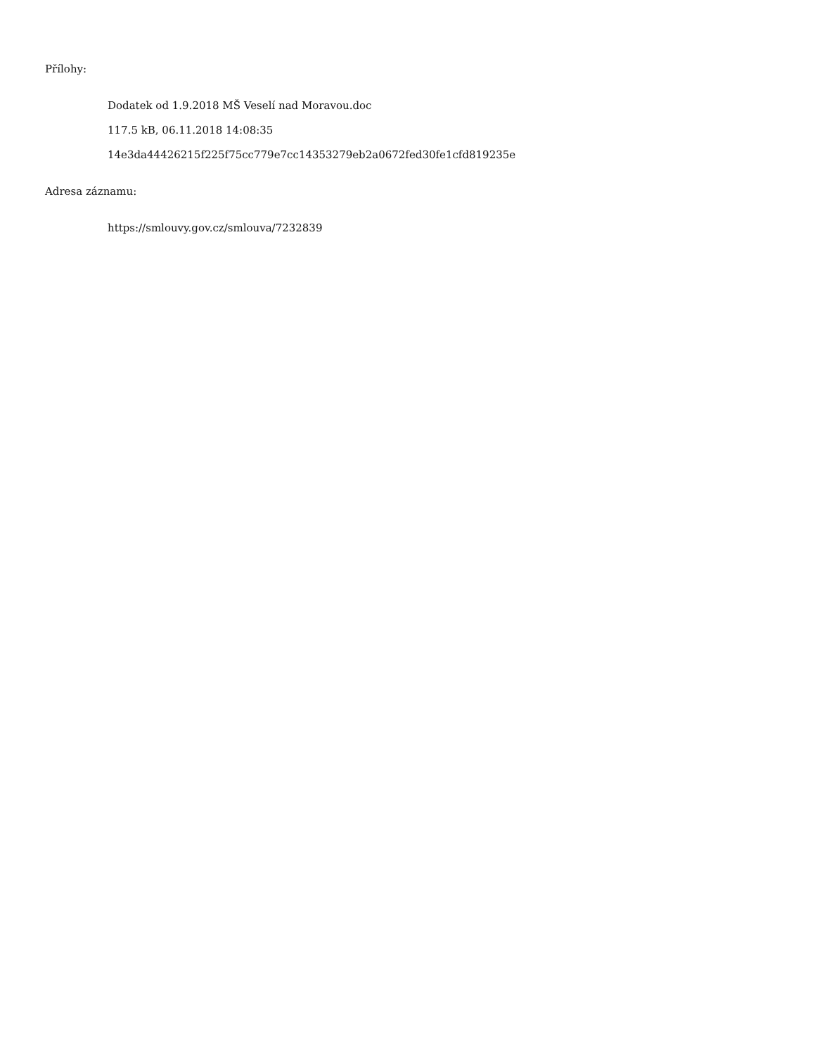Přílohy:
Dodatek od 1.9.2018 MŠ Veselí nad Moravou.doc
117.5 kB, 06.11.2018 14:08:35
14e3da44426215f225f75cc779e7cc14353279eb2a0672fed30fe1cfd819235e
Adresa záznamu:
https://smlouvy.gov.cz/smlouva/7232839